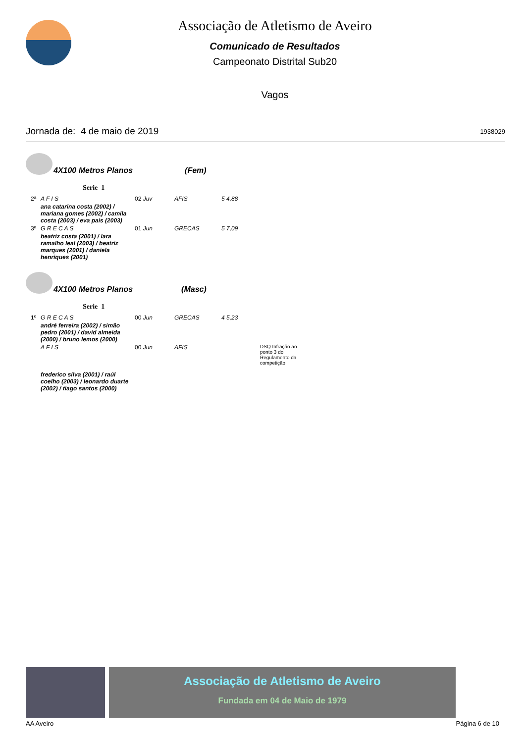Associação de Atletismo de Aveiro
Comunicado de Resultados
Campeonato Distrital Sub20
Vagos
Jornada de: 4 de maio de 2019 1938029
4X100 Metros Planos (Fem)
Serie 1
| 2ª | A F I S | 02 Juv | AFIS | 5 4,88 | |
| | ana catarina costa (2002) / mariana gomes (2002) / camila costa (2003) / eva pais (2003) | | | | |
| 3ª | G R E C A S | 01 Jun | GRECAS | 5 7,09 | |
| | beatriz costa (2001) / lara ramalho leal (2003) / beatriz marques (2001) / daniela henriques (2001) | | | | |
4X100 Metros Planos (Masc)
Serie 1
| 1º | G R E C A S | 00 Jun | GRECAS | 4 5,23 | |
| | andré ferreira (2002) / simão pedro (2001) / david almeida (2000) / bruno lemos (2000) | | | | |
| | A F I S | 00 Jun | AFIS | | DSQ Infração ao ponto 3 do Regulamento da competição |
| | frederico silva (2001) / raúl coelho (2003) / leonardo duarte (2002) / tiago santos (2000) | | | | |
Associação de Atletismo de Aveiro
Fundada em 04 de Maio de 1979
AA Aveiro Página 6 de 10